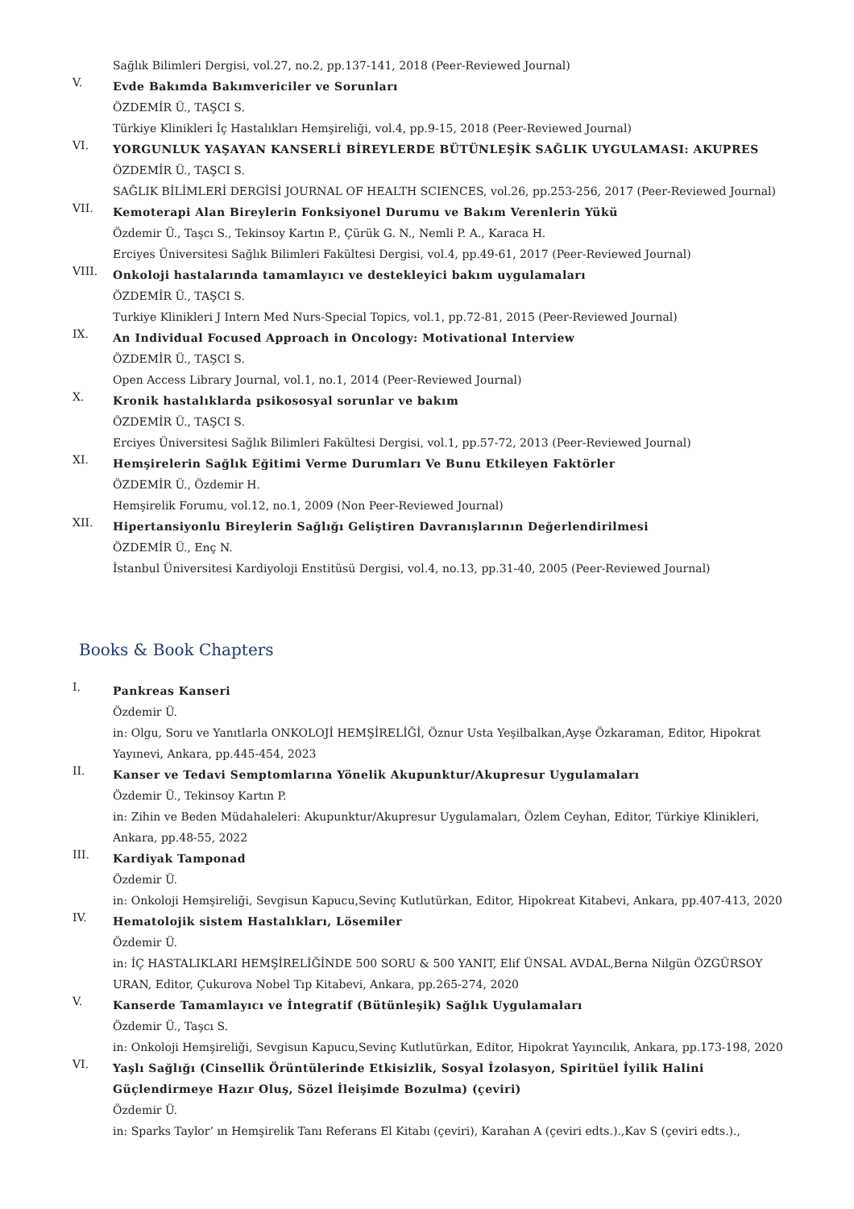Sağlık Bilimleri Dergisi, vol.27, no.2, pp.137-141, 2018 (Peer-Reviewed Journal)
V.
Evde Bakımda Bakımvericiler ve Sorunları
ÖZDEMİR Ü., TAŞCI S.
Türkiye Klinikleri İç Hastalıkları Hemşireliği, vol.4, pp.9-15, 2018 (Peer-Reviewed Journal)
VI.
YORGUNLUK YAŞAYAN KANSERLİ BİREYLERDE BÜTÜNLEŞİK SAĞLIK UYGULAMASI: AKUPRES
ÖZDEMİR Ü., TAŞCI S.
SAĞLIK BİLİMLERİ DERGİSİ JOURNAL OF HEALTH SCIENCES, vol.26, pp.253-256, 2017 (Peer-Reviewed Journal)
VII.
Kemoterapi Alan Bireylerin Fonksiyonel Durumu ve Bakım Verenlerin Yükü
Özdemir Ü., Taşcı S., Tekinsoy Kartın P., Çürük G. N., Nemli P. A., Karaca H.
Erciyes Üniversitesi Sağlık Bilimleri Fakültesi Dergisi, vol.4, pp.49-61, 2017 (Peer-Reviewed Journal)
VIII.
Onkoloji hastalarında tamamlayıcı ve destekleyici bakım uygulamaları
ÖZDEMİR Ü., TAŞCI S.
Turkiye Klinikleri J Intern Med Nurs-Special Topics, vol.1, pp.72-81, 2015 (Peer-Reviewed Journal)
IX.
An Individual Focused Approach in Oncology: Motivational Interview
ÖZDEMİR Ü., TAŞCI S.
Open Access Library Journal, vol.1, no.1, 2014 (Peer-Reviewed Journal)
X.
Kronik hastalıklarda psikososyal sorunlar ve bakım
ÖZDEMİR Ü., TAŞCI S.
Erciyes Üniversitesi Sağlık Bilimleri Fakültesi Dergisi, vol.1, pp.57-72, 2013 (Peer-Reviewed Journal)
XI.
Hemşirelerin Sağlık Eğitimi Verme Durumları Ve Bunu Etkileyen Faktörler
ÖZDEMİR Ü., Özdemir H.
Hemşirelik Forumu, vol.12, no.1, 2009 (Non Peer-Reviewed Journal)
XII.
Hipertansiyonlu Bireylerin Sağlığı Geliştiren Davranışlarının Değerlendirilmesi
ÖZDEMİR Ü., Enç N.
İstanbul Üniversitesi Kardiyoloji Enstitüsü Dergisi, vol.4, no.13, pp.31-40, 2005 (Peer-Reviewed Journal)
Books & Book Chapters
I.
Pankreas Kanseri
Özdemir Ü.
in: Olgu, Soru ve Yanıtlarla ONKOLOJİ HEMŞİRELİĞİ, Öznur Usta Yeşilbalkan,Ayşe Özkaraman, Editor, Hipokrat Yayınevi, Ankara, pp.445-454, 2023
II.
Kanser ve Tedavi Semptomlarına Yönelik Akupunktur/Akupresur Uygulamaları
Özdemir Ü., Tekinsoy Kartın P.
in: Zihin ve Beden Müdahaleleri: Akupunktur/Akupresur Uygulamaları, Özlem Ceyhan, Editor, Türkiye Klinikleri, Ankara, pp.48-55, 2022
III.
Kardiyak Tamponad
Özdemir Ü.
in: Onkoloji Hemşireliği, Sevgisun Kapucu,Sevinç Kutlutürkan, Editor, Hipokreat Kitabevi, Ankara, pp.407-413, 2020
IV.
Hematolojik sistem Hastalıkları, Lösemiler
Özdemir Ü.
in: İÇ HASTALIKLARI HEMŞİRELİĞİNDE 500 SORU & 500 YANIT, Elif ÜNSAL AVDAL,Berna Nilgün ÖZGÜRSOY URAN, Editor, Çukurova Nobel Tıp Kitabevi, Ankara, pp.265-274, 2020
V.
Kanserde Tamamlayıcı ve İntegratif (Bütünleşik) Sağlık Uygulamaları
Özdemir Ü., Taşcı S.
in: Onkoloji Hemşireliği, Sevgisun Kapucu,Sevinç Kutlutürkan, Editor, Hipokrat Yayıncılık, Ankara, pp.173-198, 2020
VI.
Yaşlı Sağlığı (Cinsellik Örüntülerinde Etkisizlik, Sosyal İzolasyon, Spiritüel İyilik Halini Güçlendirmeye Hazır Oluş, Sözel İleişimde Bozulma) (çeviri)
Özdemir Ü.
in: Sparks Taylor’ ın Hemşirelik Tanı Referans El Kitabı (çeviri), Karahan A (çeviri edts.).,Kav S (çeviri edts.).,